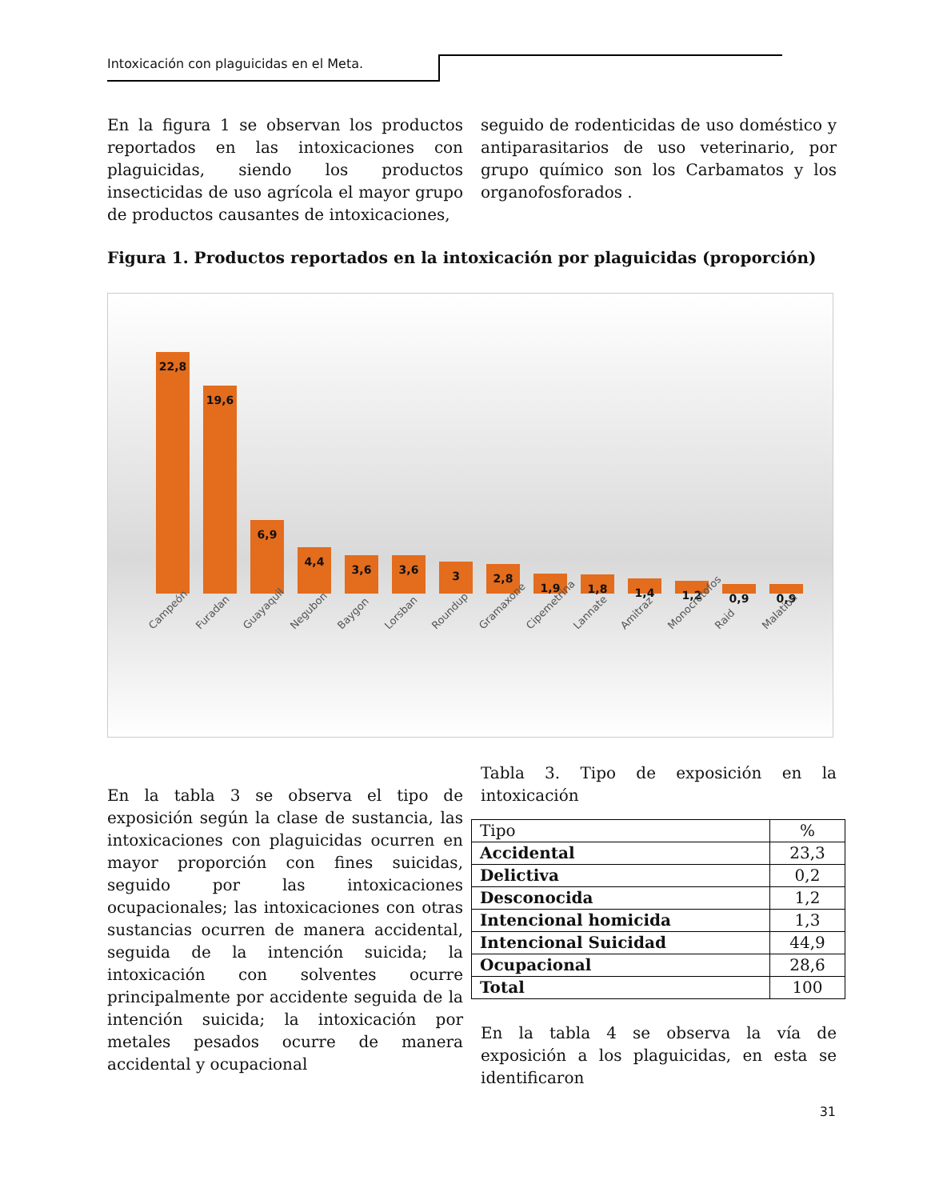Intoxicación con plaguicidas en el Meta.
En la figura 1 se observan los productos reportados en las intoxicaciones con plaguicidas, siendo los productos insecticidas de uso agrícola el mayor grupo de productos causantes de intoxicaciones,
seguido de rodenticidas de uso doméstico y antiparasitarios de uso veterinario, por grupo químico son los Carbamatos y los organofosforados .
Figura 1. Productos reportados en la intoxicación por plaguicidas (proporción)
22,8
19,6
6,9
4,4
3,6
3,6
3
2,8
1,9
1,8
1,4
1,2
0,9
0,9
Campeón Furadan Guayaquil Negubon Baygon Lorsban Roundup Gramaxone Cipemetrina Lannate Amitraz Monocrotofos Raid Malation
En la tabla 3 se observa el tipo de exposición según la clase de sustancia, las intoxicaciones con plaguicidas ocurren en mayor proporción con fines suicidas, seguido por las intoxicaciones ocupacionales; las intoxicaciones con otras sustancias ocurren de manera accidental, seguida de la intención suicida; la intoxicación con solventes ocurre principalmente por accidente seguida de la intención suicida; la intoxicación por metales pesados ocurre de manera accidental y ocupacional
Tabla 3. Tipo de exposición en la intoxicación
| Tipo | % |
| Accidental | 23,3 |
| Delictiva | 0,2 |
| Desconocida | 1,2 |
| Intencional homicida | 1,3 |
| Intencional Suicidad | 44,9 |
| Ocupacional | 28,6 |
| Total | 100 |
En la tabla 4 se observa la vía de exposición a los plaguicidas, en esta se identificaron
31